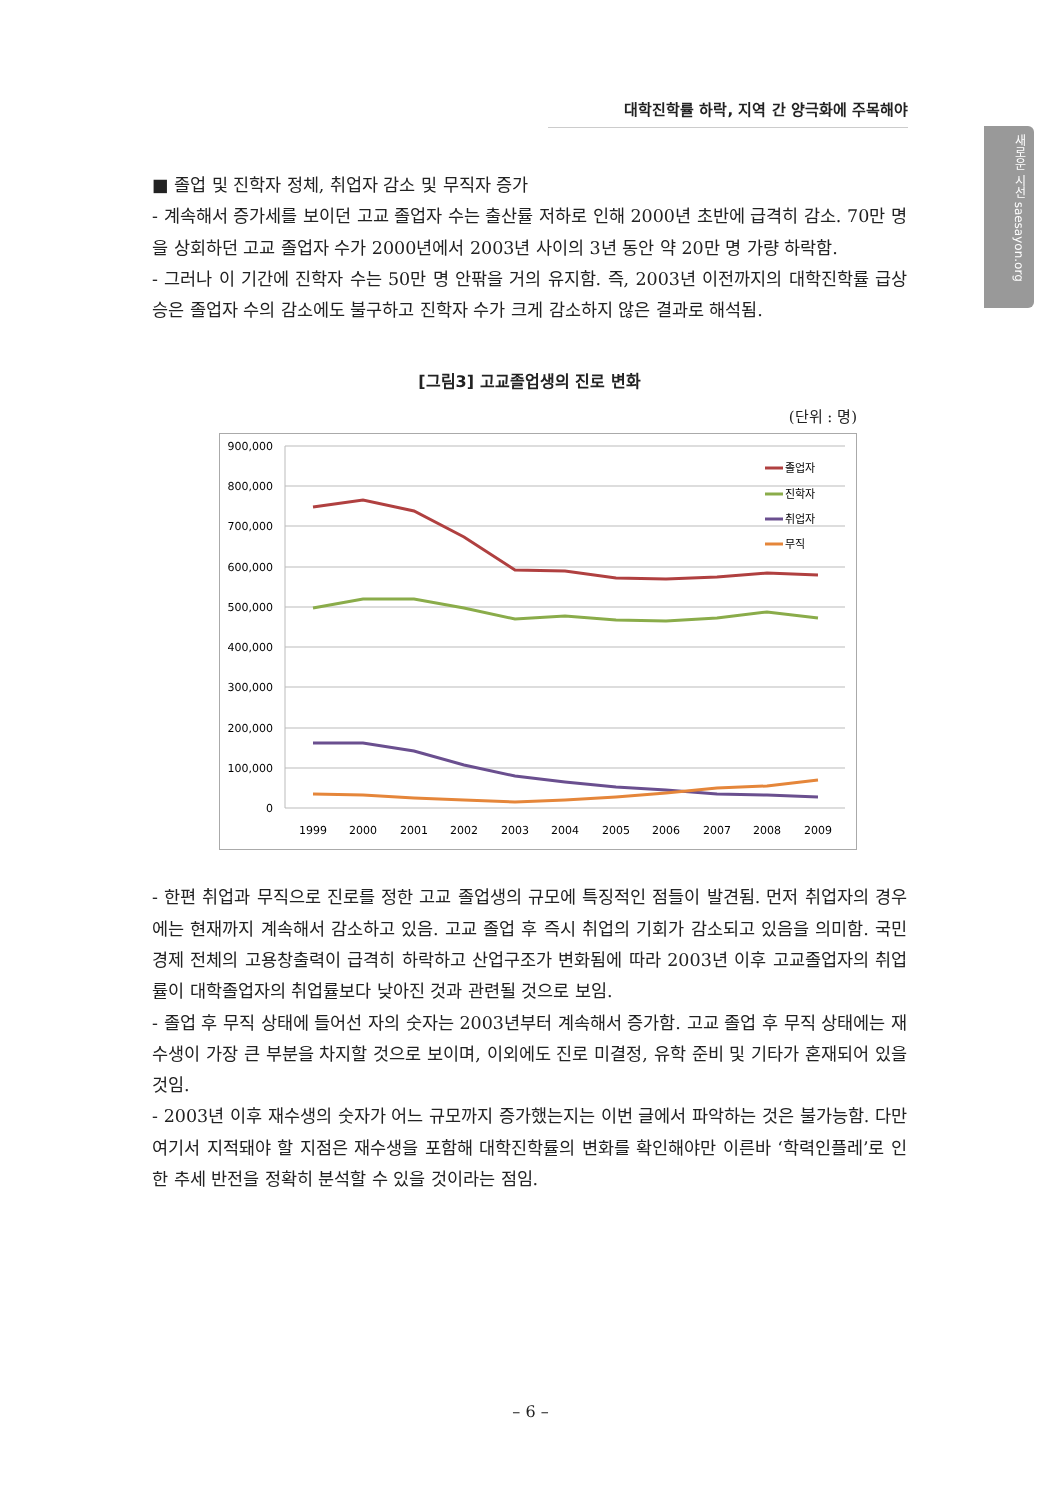대학진학률 하락, 지역 간 양극화에 주목해야
새로운 시선 saesayon.org
■ 졸업 및 진학자 정체, 취업자 감소 및 무직자 증가
- 계속해서 증가세를 보이던 고교 졸업자 수는 출산률 저하로 인해 2000년 초반에 급격히 감소. 70만 명을 상회하던 고교 졸업자 수가 2000년에서 2003년 사이의 3년 동안 약 20만 명 가량 하락함.
- 그러나 이 기간에 진학자 수는 50만 명 안팎을 거의 유지함. 즉, 2003년 이전까지의 대학진학률 급상승은 졸업자 수의 감소에도 불구하고 진학자 수가 크게 감소하지 않은 결과로 해석됨.
[그림3] 고교졸업생의 진로 변화
(단위 : 명)
900,000
800,000
700,000
600,000
500,000
400,000
300,000
200,000
100,000
0
1999
2000
2001
2002
2003
2004
2005
2006
2007
2008
2009
졸업자
진학자
취업자
무직
- 한편 취업과 무직으로 진로를 정한 고교 졸업생의 규모에 특징적인 점들이 발견됨. 먼저 취업자의 경우에는 현재까지 계속해서 감소하고 있음. 고교 졸업 후 즉시 취업의 기회가 감소되고 있음을 의미함. 국민경제 전체의 고용창출력이 급격히 하락하고 산업구조가 변화됨에 따라 2003년 이후 고교졸업자의 취업률이 대학졸업자의 취업률보다 낮아진 것과 관련될 것으로 보임.
- 졸업 후 무직 상태에 들어선 자의 숫자는 2003년부터 계속해서 증가함. 고교 졸업 후 무직 상태에는 재수생이 가장 큰 부분을 차지할 것으로 보이며, 이외에도 진로 미결정, 유학 준비 및 기타가 혼재되어 있을 것임.
- 2003년 이후 재수생의 숫자가 어느 규모까지 증가했는지는 이번 글에서 파악하는 것은 불가능함. 다만 여기서 지적돼야 할 지점은 재수생을 포함해 대학진학률의 변화를 확인해야만 이른바 ‘학력인플레’로 인한 추세 반전을 정확히 분석할 수 있을 것이라는 점임.
– 6 –